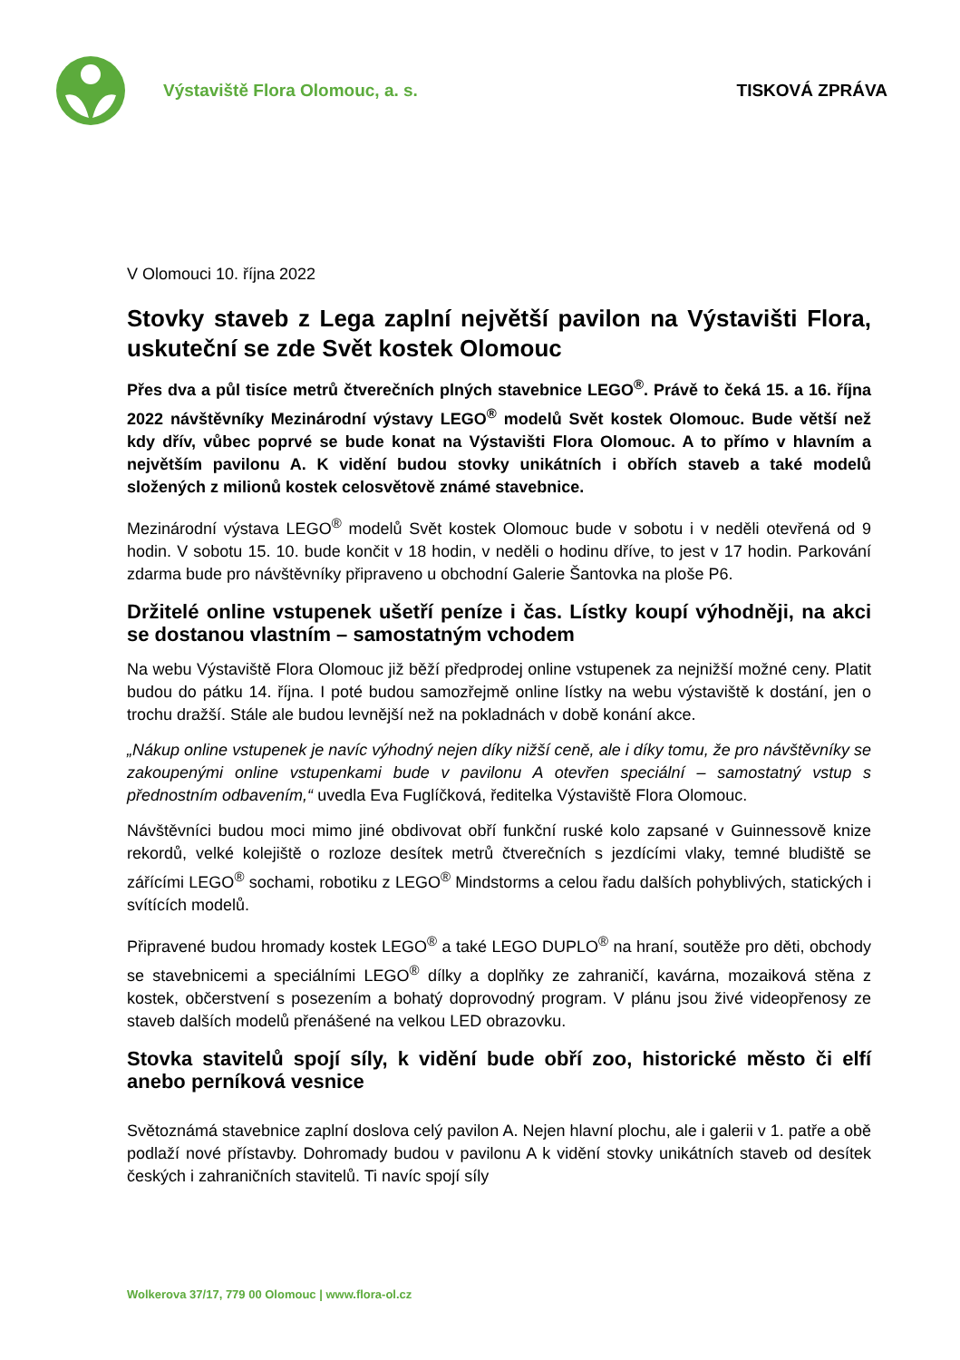Výstaviště Flora Olomouc, a. s.
TISKOVÁ ZPRÁVA
V Olomouci 10. října 2022
Stovky staveb z Lega zaplní největší pavilon na Výstavišti Flora, uskuteční se zde Svět kostek Olomouc
Přes dva a půl tisíce metrů čtverečních plných stavebnice LEGO<sup>®</sup>. Právě to čeká 15. a 16. října 2022 návštěvníky Mezinárodní výstavy LEGO<sup>®</sup> modelů Svět kostek Olomouc. Bude větší než kdy dřív, vůbec poprvé se bude konat na Výstavišti Flora Olomouc. A to přímo v hlavním a největším pavilonu A. K vidění budou stovky unikátních i obřích staveb a také modelů složených z milionů kostek celosvětově známé stavebnice.
Mezinárodní výstava LEGO<sup>®</sup> modelů Svět kostek Olomouc bude v sobotu i v neděli otevřená od 9 hodin. V sobotu 15. 10. bude končit v 18 hodin, v neděli o hodinu dříve, to jest v 17 hodin. Parkování zdarma bude pro návštěvníky připraveno u obchodní Galerie Šantovka na ploše P6.
Držitelé online vstupenek ušetří peníze i čas. Lístky koupí výhodněji, na akci se dostanou vlastním – samostatným vchodem
Na webu Výstaviště Flora Olomouc již běží předprodej online vstupenek za nejnižší možné ceny. Platit budou do pátku 14. října. I poté budou samozřejmě online lístky na webu výstaviště k dostání, jen o trochu dražší. Stále ale budou levnější než na pokladnách v době konání akce.
„Nákup online vstupenek je navíc výhodný nejen díky nižší ceně, ale i díky tomu, že pro návštěvníky se zakoupenými online vstupenkami bude v pavilonu A otevřen speciální – samostatný vstup s přednostním odbavením,“ uvedla Eva Fuglíčková, ředitelka Výstaviště Flora Olomouc.
Návštěvníci budou moci mimo jiné obdivovat obří funkční ruské kolo zapsané v Guinnessově knize rekordů, velké kolejiště o rozloze desítek metrů čtverečních s jezdícími vlaky, temné bludiště se zářícími LEGO<sup>®</sup> sochami, robotiku z LEGO<sup>®</sup> Mindstorms a celou řadu dalších pohyblivých, statických i svítících modelů.
Připravené budou hromady kostek LEGO<sup>®</sup> a také LEGO DUPLO<sup>®</sup> na hraní, soutěže pro děti, obchody se stavebnicemi a speciálními LEGO<sup>®</sup> dílky a doplňky ze zahraničí, kavárna, mozaiková stěna z kostek, občerstvení s posezením a bohatý doprovodný program. V plánu jsou živé videopřenosy ze staveb dalších modelů přenášené na velkou LED obrazovku.
Stovka stavitelů spojí síly, k vidění bude obří zoo, historické město či elfí anebo perníková vesnice
Světoznámá stavebnice zaplní doslova celý pavilon A. Nejen hlavní plochu, ale i galerii v 1. patře a obě podlaží nové přístavby. Dohromady budou v pavilonu A k vidění stovky unikátních staveb od desítek českých i zahraničních stavitelů. Ti navíc spojí síly
Wolkerova 37/17, 779 00 Olomouc | www.flora-ol.cz